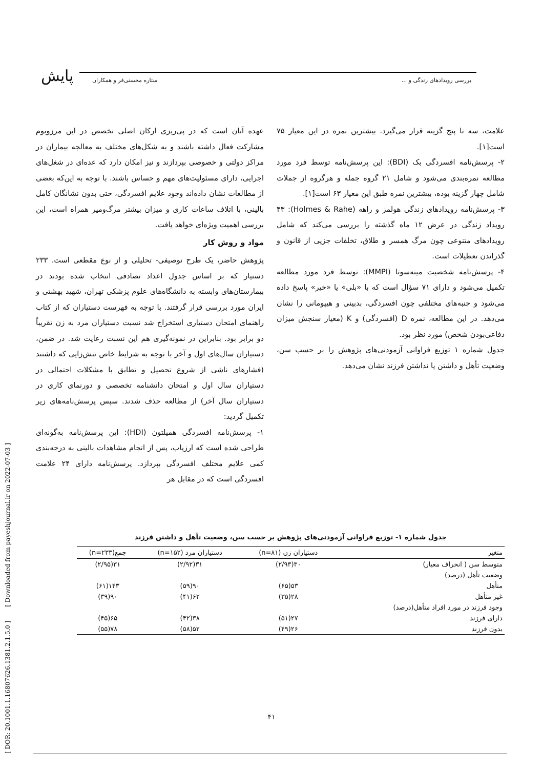پایش بررسی رویدادهای زندگی و ... ستاره محسنی‌فر و همکاران
عهده آنان است که در پی‌ریزی ارکان اصلی تخصص در این مرزوبوم مشارکت فعال داشته باشند و به شکل‌های مختلف به معالجه بیماران در مراکز دولتی و خصوصی بپردازند و نیز امکان دارد که عده‌ای در شغل‌های اجرایی، دارای مسئولیت‌های مهم و حساس باشند. با توجه به این‌که بعضی از مطالعات نشان داده‌اند وجود علایم افسردگی، حتی بدون نشانگان کامل بالینی، با اتلاف ساعات کاری و میزان بیشتر مرگ‌ومیر همراه است، این بررسی اهمیت ویژه‌ای خواهد یافت.
مواد و روش کار
پژوهش حاضر، یک طرح توصیفی- تحلیلی و از نوع مقطعی است. ۲۳۳ دستیار که بر اساس جدول اعداد تصادفی انتخاب شده بودند در بیمارستان‌های وابسته به دانشگاه‌های علوم پزشکی تهران، شهید بهشتی و ایران مورد بررسی قرار گرفتند. با توجه به فهرست دستیاران که از کتاب راهنمای امتحان دستیاری استخراج شد نسبت دستیاران مرد به زن تقریباً دو برابر بود. بنابراین در نمونه‌گیری هم این نسبت رعایت شد. در ضمن، دستیاران سال‌های اول و آخر با توجه به شرایط خاص تنش‌زایی که داشتند (فشارهای ناشی از شروع تحصیل و تطابق با مشکلات احتمالی در دستیاران سال اول و امتحان دانشنامه تخصصی و دورنمای کاری در دستیاران سال آخر) از مطالعه حذف شدند. سپس پرسش‌نامه‌های زیر تکمیل گردید:
۱- پرسش‌نامه افسردگی همیلتون (HDI): این پرسش‌نامه به‌گونه‌ای طراحی شده است که ارزیاب، پس از انجام مشاهدات بالینی به درجه‌بندی کمی علایم مختلف افسردگی بپردازد. پرسش‌نامه دارای ۲۴ علامت افسردگی است که در مقابل هر
علامت، سه تا پنج گزینه قرار می‌گیرد. بیشترین نمره در این معیار ۷۵ است[۱].
۲- پرسش‌نامه افسردگی بک (BDI): این پرسش‌نامه توسط فرد مورد مطالعه نمره‌بندی می‌شود و شامل ۲۱ گروه جمله و هرگروه از جملات شامل چهار گزینه بوده، بیشترین نمره طبق این معیار ۶۳ است[۱].
۳- پرسش‌نامه رویدادهای زندگی هولمز و راهه (Holmes & Rahe): ۴۳ رویداد زندگی در عرض ۱۲ ماه گذشته را بررسی می‌کند که شامل رویدادهای متنوعی چون مرگ همسر و طلاق، تخلفات جزیی از قانون و گذراندن تعطیلات است.
۴- پرسش‌نامه شخصیت مینه‌سوتا (MMPI): توسط فرد مورد مطالعه تکمیل می‌شود و دارای ۷۱ سؤال است که با «بلی» یا «خیر» پاسخ داده می‌شود و جنبه‌های مختلفی چون افسردگی، بدبینی و هیپومانی را نشان می‌دهد. در این مطالعه، نمره D (افسردگی) و K (معیار سنجش میزان دفاعی‌بودن شخص) مورد نظر بود.
جدول شماره ۱ توزیع فراوانی آزمودنی‌های پژوهش را بر حسب سن، وضعیت تأهل و داشتن یا نداشتن فرزند نشان می‌دهد.
جدول شماره ۱- توزیع فراوانی آزمودنی‌های پژوهش بر حسب سن، وضعیت تأهل و داشتن فرزند
| متغیر | دستیاران زن (n=۸۱) | دستیاران مرد (n=۱۵۲) | جمع(n=۲۳۳) |
| --- | --- | --- | --- |
| متوسط سن ( انحراف معیار) | ۳۰(۲/۹۳) | ۳۱(۲/۹۲) | ۳۱(۲/۹۵) |
| وضعیت تأهل (درصد) | | | |
| متأهل | ۵۳(۶۵) | ۹۰(۵۹) | ۱۴۳(۶۱) |
| غیر متأهل | ۲۸(۳۵) | ۶۲(۴۱) | ۹۰(۳۹) |
| وجود فرزند در مورد افراد متأهل(درصد) | | | |
| دارای فرزند | ۲۷(۵۱) | ۳۸(۴۲) | ۶۵(۴۵) |
| بدون فرزند | ۲۶(۴۹) | ۵۲(۵۸) | ۷۸(۵۵) |
[ DOR: 20.1001.1.16807626.1381.2.1.5.0 ] [ Downloaded from payeshjournal.ir on 2022-07-03 ]
۴۱